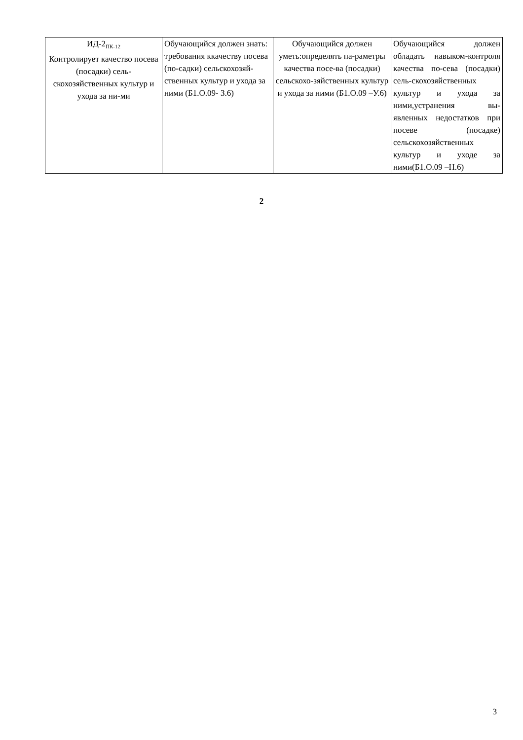| ИД-2<sub>ПК-12</sub> Контролирует качество посева (посадки) сель-скохозяйственных культур и ухода за ни-ми | Обучающийся должен знать: требования ккачеству посева (по-садки) сельскохозяй-ственных культур и ухода за ними (Б1.О.09- З.6) | Обучающийся должен уметь:определять па-раметры качества посе-ва (посадки) сельскохо-зяйственных культур и ухода за ними (Б1.О.09 –У.6) | Обучающийся должен обладать навыком-контроля качества по-сева (посадки) сель-скохозяйственных культур и ухода за ними,устранения вы-явленных недостатков при посеве (посадке) сельскохозяйственных культур и уходе за ними(Б1.О.09 –Н.6) |
2
3